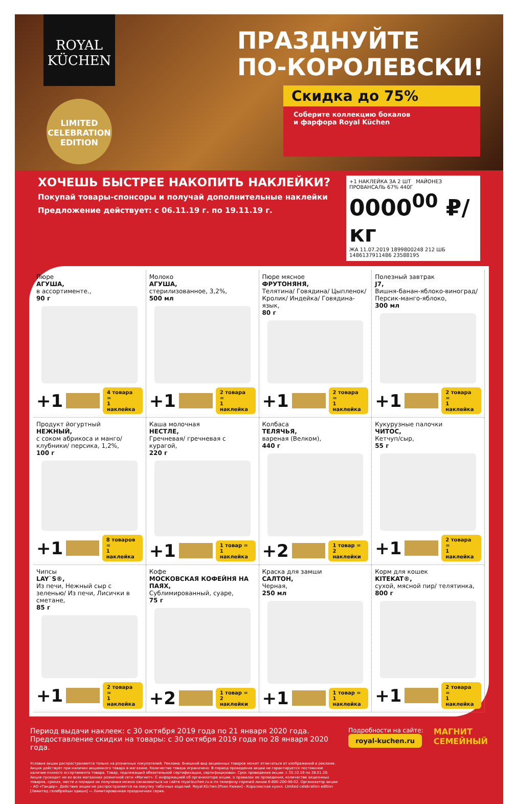ROYAL
KÜCHEN
LIMITED
CELEBRATION
EDITION
ПРАЗДНУЙТЕ
ПО-КОРОЛЕВСКИ!
Скидка до 75%
Соберите коллекцию бокалов
и фарфора Royal Küchen
ХОЧЕШЬ БЫСТРЕЕ НАКОПИТЬ НАКЛЕЙКИ?
Покупай товары-спонсоры и получай дополнительные наклейки
Предложение действует: с 06.11.19 г. по 19.11.19 г.
+1 НАКЛЕЙКА ЗА 2 ШТ МАЙОНЕЗ ПРОВАНСАЛЬ 67% 440Г
0000<sup>00</sup> ₽/кг
ЖА 11.07.2019 1899800248 212 ШБ 1486137911486 23588195
Пюре
АГУША,
в ассортименте.,
90 г
+1 4 товара =
1 наклейка
Молоко
АГУША,
стерилизованное, 3,2%,
500 мл
+1 2 товара =
1 наклейка
Пюре мясное
ФРУТОНЯНЯ,
Телятина/ Говядина/ Цыпленок/ Кролик/ Индейка/ Говядина-язык,
80 г
+1 2 товара =
1 наклейка
Полезный завтрак
J7,
Вишня-банан-яблоко-виноград/ Персик-манго-яблоко,
300 мл
+1 2 товара =
1 наклейка
Продукт йогуртный
НЕЖНЫЙ,
с соком абрикоса и манго/ клубники/ персика, 1,2%,
100 г
+1 8 товаров =
1 наклейка
Каша молочная
НЕСТЛЕ,
Гречневая/ гречневая с курагой,
220 г
+1 1 товар =
1 наклейка
Колбаса
ТЕЛЯЧЬЯ,
вареная (Велком),
440 г
+2 1 товар =
2 наклейки
Кукурузные палочки
ЧИТОС,
Кетчуп/сыр,
55 г
+1 2 товара =
1 наклейка
Чипсы
LAY`S®,
Из печи, Нежный сыр с зеленью/ Из печи, Лисички в сметане,
85 г
+1 2 товара =
1 наклейка
Кофе
МОСКОВСКАЯ КОФЕЙНЯ НА ПАЯХ,
Сублимированный, суаре,
75 г
+2 1 товар =
2 наклейки
Краска для замши
САЛТОН,
Черная,
250 мл
+1 1 товар =
1 наклейка
Корм для кошек
KITEKAT®,
сухой, мясной пир/ телятинка,
800 г
+1 2 товара =
1 наклейка
Период выдачи наклеек: с 30 октября 2019 года по 21 января 2020 года.
Предоставление скидки на товары: с 30 октября 2019 года по 28 января 2020 года.
Условия акции распространяются только на розничных покупателей. Реклама. Внешний вид акционных товаров может отличаться от изображений в рекламе. Акция действует при наличии акционного товара в магазине. Количество товара ограничено. В период проведения акции не гарантируется постоянное наличие полного ассортимента товара. Товар, подлежащий обязательной сертификации, сертифицирован. Срок проведения акции: с 30.10.19 по 28.01.20. Акция проходит не во всех магазинах розничной сети «Магнит». С информацией об организаторе акции, о правилах ее проведения, количестве акционных товаров, сроках, месте и порядке их получения можно ознакомиться на сайте royal-kuchen.ru и по телефону горячей линии 8-800-200-90-02. Организатор акции – АО «Тандер». Действие акции не распространяется на покупку табачных изделий. Royal Küchen [Роял Кюхен] - Королевская кухня. Limited celebration edition [Лимитед селебрейшн эдишн] — Лимитированная праздничная серия.
Подробности на сайте:
royal-kuchen.ru
МАГНИТ
СЕМЕЙНЫЙ